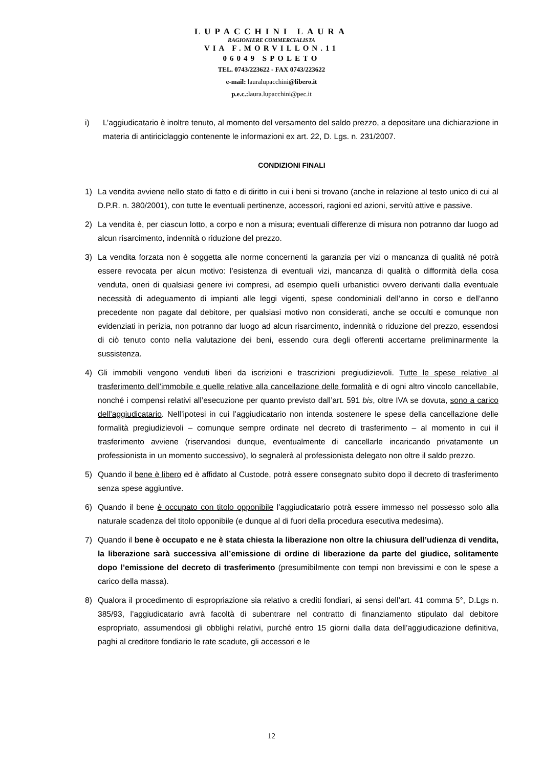LUPACCHINI LAURA
RAGIONIERE COMMERCIALISTA
VIA F.MORVILLON.11
06049 SPOLETO
TEL. 0743/223622 - FAX 0743/223622
e-mail: lauralupacchini@libero.it
p.e.c.: laura.lupacchini@pec.it
i) L’aggiudicatario è inoltre tenuto, al momento del versamento del saldo prezzo, a depositare una dichiarazione in materia di antiriciclaggio contenente le informazioni ex art. 22, D. Lgs. n. 231/2007.
CONDIZIONI FINALI
1) La vendita avviene nello stato di fatto e di diritto in cui i beni si trovano (anche in relazione al testo unico di cui al D.P.R. n. 380/2001), con tutte le eventuali pertinenze, accessori, ragioni ed azioni, servitù attive e passive.
2) La vendita è, per ciascun lotto, a corpo e non a misura; eventuali differenze di misura non potranno dar luogo ad alcun risarcimento, indennità o riduzione del prezzo.
3) La vendita forzata non è soggetta alle norme concernenti la garanzia per vizi o mancanza di qualità né potrà essere revocata per alcun motivo: l’esistenza di eventuali vizi, mancanza di qualità o difformità della cosa venduta, oneri di qualsiasi genere ivi compresi, ad esempio quelli urbanistici ovvero derivanti dalla eventuale necessità di adeguamento di impianti alle leggi vigenti, spese condominiali dell’anno in corso e dell’anno precedente non pagate dal debitore, per qualsiasi motivo non considerati, anche se occulti e comunque non evidenziati in perizia, non potranno dar luogo ad alcun risarcimento, indennità o riduzione del prezzo, essendosi di ciò tenuto conto nella valutazione dei beni, essendo cura degli offerenti accertarne preliminarmente la sussistenza.
4) Gli immobili vengono venduti liberi da iscrizioni e trascrizioni pregiudizievoli. Tutte le spese relative al trasferimento dell’immobile e quelle relative alla cancellazione delle formalità e di ogni altro vincolo cancellabile, nonché i compensi relativi all’esecuzione per quanto previsto dall’art. 591 bis, oltre IVA se dovuta, sono a carico dell’aggiudicatario. Nell’ipotesi in cui l’aggiudicatario non intenda sostenere le spese della cancellazione delle formalità pregiudizievoli – comunque sempre ordinate nel decreto di trasferimento – al momento in cui il trasferimento avviene (riservandosi dunque, eventualmente di cancellarle incaricando privatamente un professionista in un momento successivo), lo segnalerà al professionista delegato non oltre il saldo prezzo.
5) Quando il bene è libero ed è affidato al Custode, potrà essere consegnato subito dopo il decreto di trasferimento senza spese aggiuntive.
6) Quando il bene è occupato con titolo opponibile l’aggiudicatario potrà essere immesso nel possesso solo alla naturale scadenza del titolo opponibile (e dunque al di fuori della procedura esecutiva medesima).
7) Quando il bene è occupato e ne è stata chiesta la liberazione non oltre la chiusura dell’udienza di vendita, la liberazione sarà successiva all’emissione di ordine di liberazione da parte del giudice, solitamente dopo l’emissione del decreto di trasferimento (presumibilmente con tempi non brevissimi e con le spese a carico della massa).
8) Qualora il procedimento di espropriazione sia relativo a crediti fondiari, ai sensi dell’art. 41 comma 5°, D.Lgs n. 385/93, l’aggiudicatario avrà facoltà di subentrare nel contratto di finanziamento stipulato dal debitore espropriato, assumendosi gli obblighi relativi, purché entro 15 giorni dalla data dell’aggiudicazione definitiva, paghi al creditore fondiario le rate scadute, gli accessori e le
12